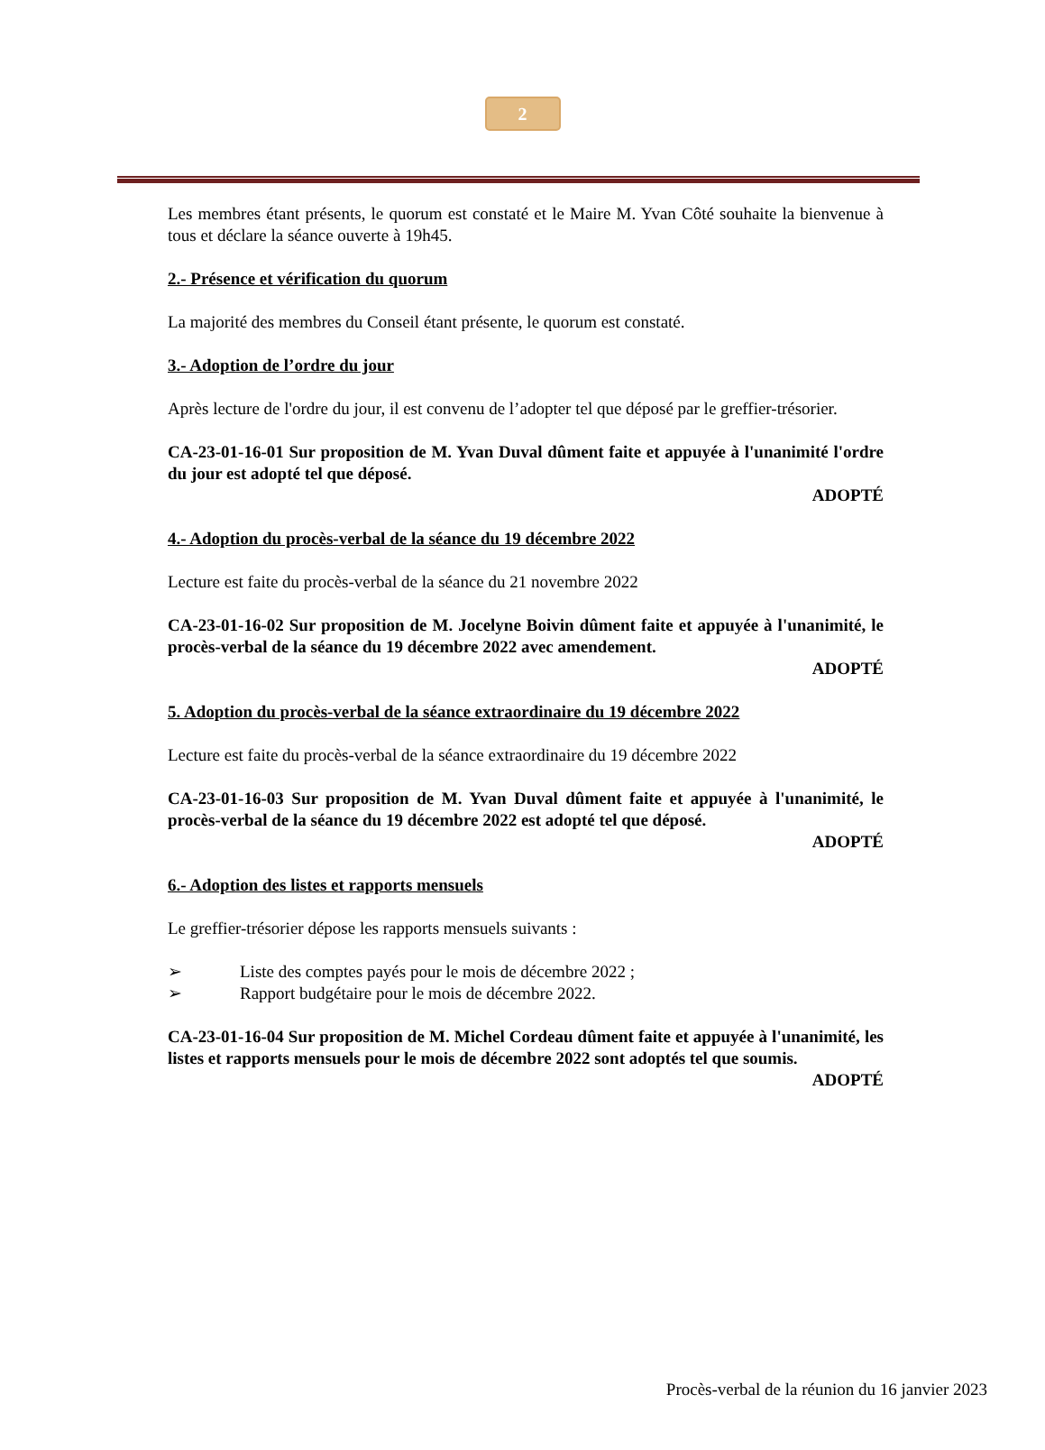2
Les membres étant présents, le quorum est constaté et le Maire M. Yvan Côté souhaite la bienvenue à tous et déclare la séance ouverte à 19h45.
2.- Présence et vérification du quorum
La majorité des membres du Conseil étant présente, le quorum est constaté.
3.- Adoption de l’ordre du jour
Après lecture de l'ordre du jour, il est convenu de l’adopter tel que déposé par le greffier-trésorier.
CA-23-01-16-01 Sur proposition de M. Yvan Duval dûment faite et appuyée à l'unanimité l'ordre du jour est adopté tel que déposé.
ADOPTÉ
4.- Adoption du procès-verbal de la séance du 19 décembre 2022
Lecture est faite du procès-verbal de la séance du 21 novembre 2022
CA-23-01-16-02 Sur proposition de M. Jocelyne Boivin dûment faite et appuyée à l'unanimité, le procès-verbal de la séance du 19 décembre 2022 avec amendement.
ADOPTÉ
5. Adoption du procès-verbal de la séance extraordinaire du 19 décembre 2022
Lecture est faite du procès-verbal de la séance extraordinaire du 19 décembre 2022
CA-23-01-16-03 Sur proposition de M. Yvan Duval dûment faite et appuyée à l'unanimité, le procès-verbal de la séance du 19 décembre 2022 est adopté tel que déposé.
ADOPTÉ
6.- Adoption des listes et rapports mensuels
Le greffier-trésorier dépose les rapports mensuels suivants :
➢ Liste des comptes payés pour le mois de décembre 2022 ;
➢ Rapport budgétaire pour le mois de décembre 2022.
CA-23-01-16-04 Sur proposition de M. Michel Cordeau dûment faite et appuyée à l'unanimité, les listes et rapports mensuels pour le mois de décembre 2022 sont adoptés tel que soumis.
ADOPTÉ
Procès-verbal de la réunion du 16 janvier 2023